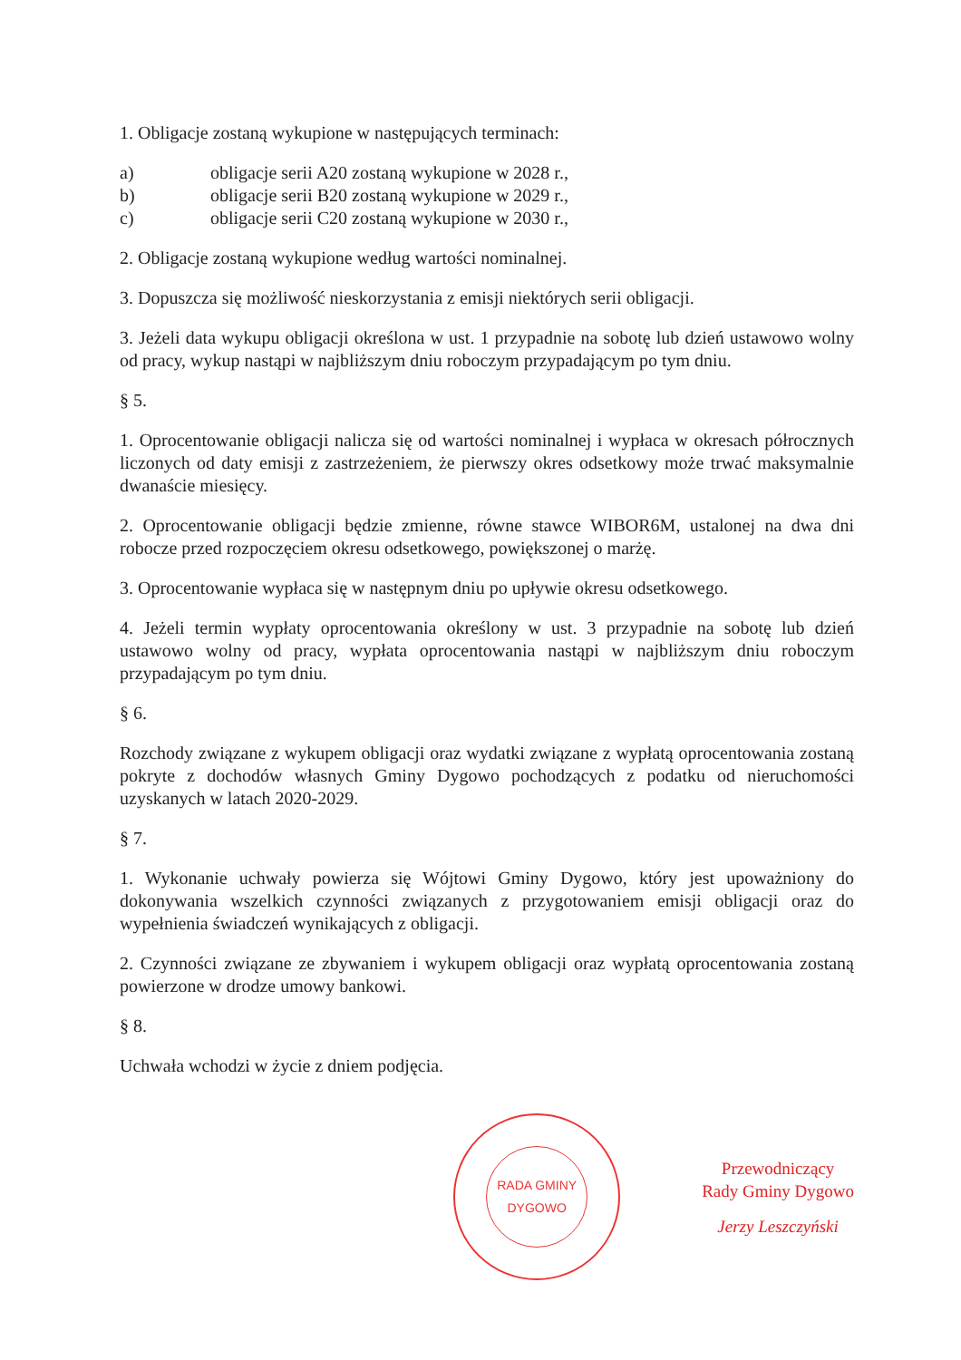1. Obligacje zostaną wykupione w następujących terminach:
a) obligacje serii A20 zostaną wykupione w 2028 r.,
b) obligacje serii B20 zostaną wykupione w 2029 r.,
c) obligacje serii C20 zostaną wykupione w 2030 r.,
2. Obligacje zostaną wykupione według wartości nominalnej.
3. Dopuszcza się możliwość nieskorzystania z emisji niektórych serii obligacji.
3. Jeżeli data wykupu obligacji określona w ust. 1 przypadnie na sobotę lub dzień ustawowo wolny od pracy, wykup nastąpi w najbliższym dniu roboczym przypadającym po tym dniu.
§ 5.
1. Oprocentowanie obligacji nalicza się od wartości nominalnej i wypłaca w okresach półrocznych liczonych od daty emisji z zastrzeżeniem, że pierwszy okres odsetkowy może trwać maksymalnie dwanaście miesięcy.
2. Oprocentowanie obligacji będzie zmienne, równe stawce WIBOR6M, ustalonej na dwa dni robocze przed rozpoczęciem okresu odsetkowego, powiększonej o marżę.
3. Oprocentowanie wypłaca się w następnym dniu po upływie okresu odsetkowego.
4. Jeżeli termin wypłaty oprocentowania określony w ust. 3 przypadnie na sobotę lub dzień ustawowo wolny od pracy, wypłata oprocentowania nastąpi w najbliższym dniu roboczym przypadającym po tym dniu.
§ 6.
Rozchody związane z wykupem obligacji oraz wydatki związane z wypłatą oprocentowania zostaną pokryte z dochodów własnych Gminy Dygowo pochodzących z podatku od nieruchomości uzyskanych w latach 2020-2029.
§ 7.
1. Wykonanie uchwały powierza się Wójtowi Gminy Dygowo, który jest upoważniony do dokonywania wszelkich czynności związanych z przygotowaniem emisji obligacji oraz do wypełnienia świadczeń wynikających z obligacji.
2. Czynności związane ze zbywaniem i wykupem obligacji oraz wypłatą oprocentowania zostaną powierzone w drodze umowy bankowi.
§ 8.
Uchwała wchodzi w życie z dniem podjęcia.
RADA GMINY DYGOWO
Przewodniczący
Rady Gminy Dygowo
Jerzy Leszczyński